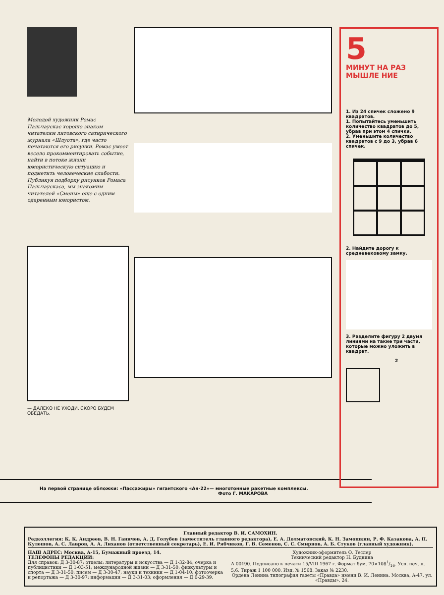Молодой художник Ромас Пальчаускас хорошо знаком читателям литовского сатирического журнала «Шлуота», где часто печатаются его рисунки. Ромас умеет весело прокомментировать событие, найти в потоке жизни юмористическую ситуацию и подметить человеческие слабости. Публикуя подборку рисунков Ромаса Пальчаускаса, мы знакомим читателей «Смены» еще с одним одаренным юмористом.
— ДАЛЕКО НЕ УХОДИ, СКОРО БУДЕМ ОБЕДАТЬ.
5
МИНУТ НА РАЗ МЫШЛЕ НИЕ
1. Из 24 спичек сложено 9 квадратов.
1. Попытайтесь уменьшить количество квадратов до 5, убрав при этом 4 спички.
2. Уменьшите количество квадратов с 9 до 3, убрав 6 спичек.
2. Найдите дорогу к средневековому замку.
3. Разделите фигуру 2 двумя линиями на такие три части, которые можно уложить в квадрат.
2
На первой странице обложки: «Пассажиры» гигантского «Ан-22»— многотонные ракетные комплексы.
Фото Г. МАКАРОВА
Главный редактор В. И. САМОХИН.
Редколлегия: К. К. Андреев, В. Н. Ганичев, А. Д. Голубев (заместитель главного редактора), Е. А. Долматовский, К. Н. Замошкин, Р. Ф. Казакова, А. П. Кулешов, А. С. Лавров, А. А. Лиханов (ответственный секретарь), Е. И. Рябчиков, Г. В. Семенов, С. С. Смирнов, А. Б. Стуков (главный художник).
НАШ АДРЕС: Москва, А-15, Бумажный проезд, 14.
ТЕЛЕФОНЫ РЕДАКЦИИ:
Для справок: Д 3-30-87; отделы: литературы и искусства — Д 1-32-84; очерка и публицистики — Д 1-03-51; международной жизни — Д 3-31-50; физкультуры и спорта — Д 3-31-50; писем — Д 3-30-47; науки и техники — Д 1-04-10; фотоочерка и репортажа — Д 3-30-97; информации — Д 3-31-03; оформления — Д 0-29-39.
Художник-оформитель О. Теслер
Технический редактор Н. Буднина
А 00190. Подписано к печати 15/VIII 1967 г. Формат бум. 70×1081/16. Усл. печ. л. 5,6. Тираж 1 100 000. Изд. № 1568. Заказ № 2230.
Ордена Ленина типография газеты «Правда» имени В. И. Ленина. Москва, А-47, ул. «Правды», 24.